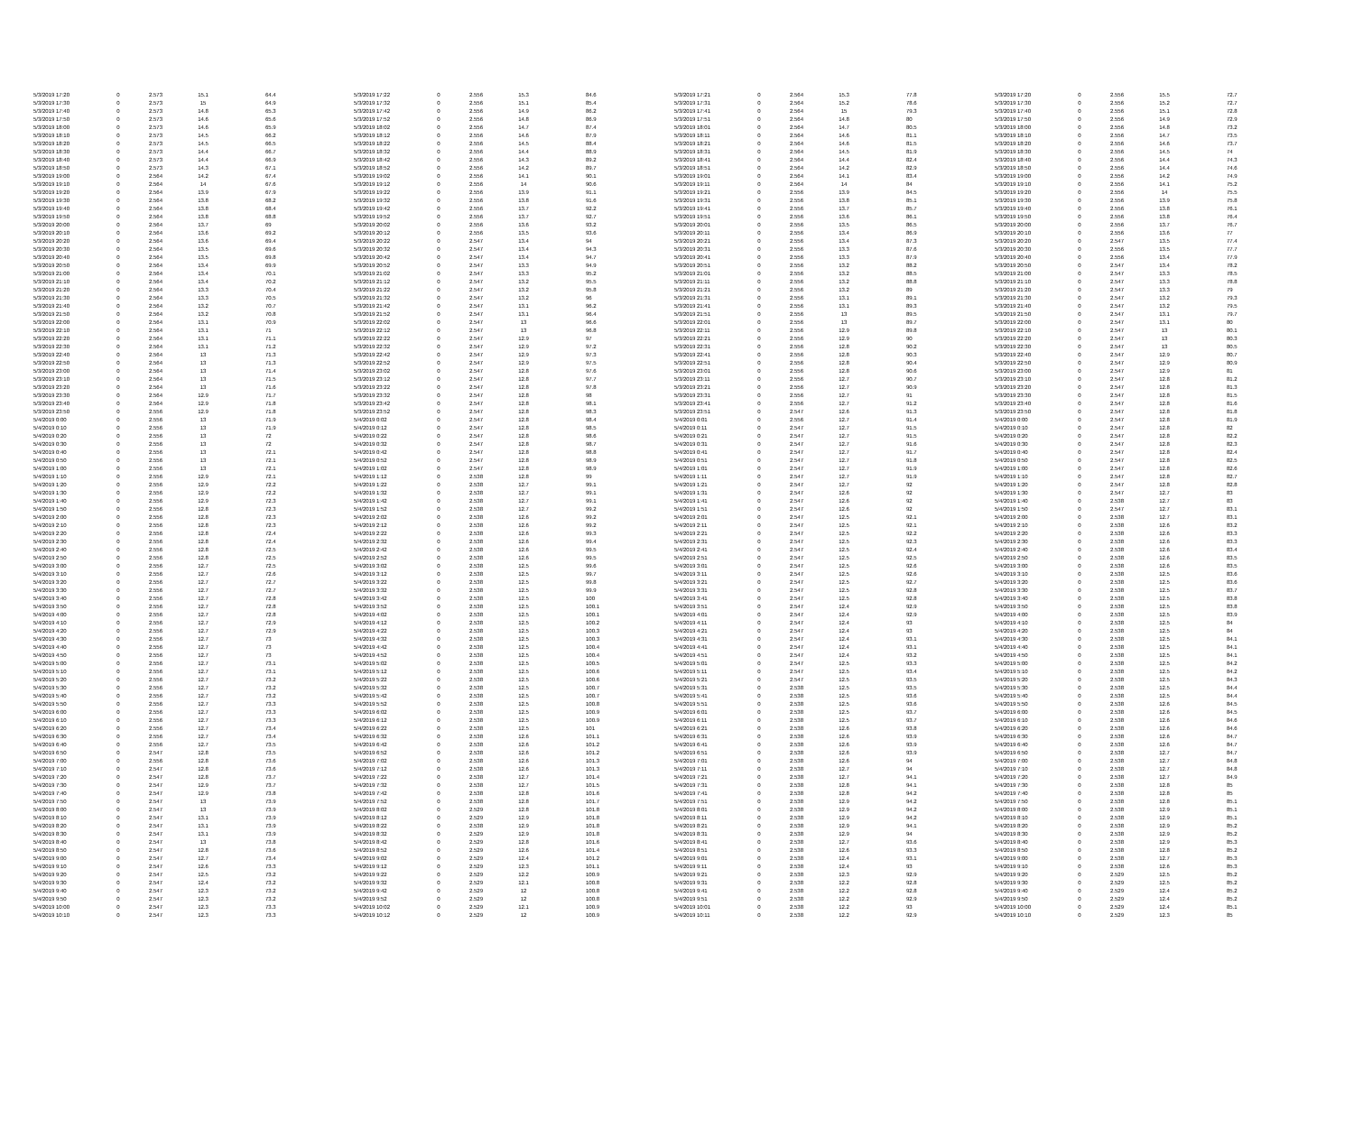| 5/3/2019 17:20 | 0 | 2.573 | 15.1 | 64.4 | 5/3/2019 17:22 | 0 | 2.556 | 15.3 | 84.6 | 5/3/2019 17:21 | 0 | 2.564 | 15.3 | 77.8 | 5/3/2019 17:20 | 0 | 2.556 | 15.5 | 72.7 |
| 5/3/2019 17:30 | 0 | 2.573 | 15 | 64.9 | 5/3/2019 17:32 | 0 | 2.556 | 15.1 | 85.4 | 5/3/2019 17:31 | 0 | 2.564 | 15.2 | 78.6 | 5/3/2019 17:30 | 0 | 2.556 | 15.2 | 72.7 |
| 5/3/2019 17:40 | 0 | 2.573 | 14.8 | 65.3 | 5/3/2019 17:42 | 0 | 2.556 | 14.9 | 86.2 | 5/3/2019 17:41 | 0 | 2.564 | 15 | 79.3 | 5/3/2019 17:40 | 0 | 2.556 | 15.1 | 72.8 |
| 5/3/2019 17:50 | 0 | 2.573 | 14.6 | 65.6 | 5/3/2019 17:52 | 0 | 2.556 | 14.8 | 86.9 | 5/3/2019 17:51 | 0 | 2.564 | 14.8 | 80 | 5/3/2019 17:50 | 0 | 2.556 | 14.9 | 72.9 |
| 5/3/2019 18:00 | 0 | 2.573 | 14.6 | 65.9 | 5/3/2019 18:02 | 0 | 2.556 | 14.7 | 87.4 | 5/3/2019 18:01 | 0 | 2.564 | 14.7 | 80.5 | 5/3/2019 18:00 | 0 | 2.556 | 14.8 | 73.2 |
| 5/3/2019 18:10 | 0 | 2.573 | 14.5 | 66.2 | 5/3/2019 18:12 | 0 | 2.556 | 14.6 | 87.9 | 5/3/2019 18:11 | 0 | 2.564 | 14.6 | 81.1 | 5/3/2019 18:10 | 0 | 2.556 | 14.7 | 73.5 |
| 5/3/2019 18:20 | 0 | 2.573 | 14.5 | 66.5 | 5/3/2019 18:22 | 0 | 2.556 | 14.5 | 88.4 | 5/3/2019 18:21 | 0 | 2.564 | 14.6 | 81.5 | 5/3/2019 18:20 | 0 | 2.556 | 14.6 | 73.7 |
| 5/3/2019 18:30 | 0 | 2.573 | 14.4 | 66.7 | 5/3/2019 18:32 | 0 | 2.556 | 14.4 | 88.9 | 5/3/2019 18:31 | 0 | 2.564 | 14.5 | 81.9 | 5/3/2019 18:30 | 0 | 2.556 | 14.5 | 74 |
| 5/3/2019 18:40 | 0 | 2.573 | 14.4 | 66.9 | 5/3/2019 18:42 | 0 | 2.556 | 14.3 | 89.2 | 5/3/2019 18:41 | 0 | 2.564 | 14.4 | 82.4 | 5/3/2019 18:40 | 0 | 2.556 | 14.4 | 74.3 |
| 5/3/2019 18:50 | 0 | 2.573 | 14.3 | 67.1 | 5/3/2019 18:52 | 0 | 2.556 | 14.2 | 89.7 | 5/3/2019 18:51 | 0 | 2.564 | 14.2 | 82.9 | 5/3/2019 18:50 | 0 | 2.556 | 14.4 | 74.6 |
| 5/3/2019 19:00 | 0 | 2.564 | 14.2 | 67.4 | 5/3/2019 19:02 | 0 | 2.556 | 14.1 | 90.1 | 5/3/2019 19:01 | 0 | 2.564 | 14.1 | 83.4 | 5/3/2019 19:00 | 0 | 2.556 | 14.2 | 74.9 |
| 5/3/2019 19:10 | 0 | 2.564 | 14 | 67.6 | 5/3/2019 19:12 | 0 | 2.556 | 14 | 90.6 | 5/3/2019 19:11 | 0 | 2.564 | 14 | 84 | 5/3/2019 19:10 | 0 | 2.556 | 14.1 | 75.2 |
| 5/3/2019 19:20 | 0 | 2.564 | 13.9 | 67.9 | 5/3/2019 19:22 | 0 | 2.556 | 13.9 | 91.1 | 5/3/2019 19:21 | 0 | 2.556 | 13.9 | 84.5 | 5/3/2019 19:20 | 0 | 2.556 | 14 | 75.5 |
| 5/3/2019 19:30 | 0 | 2.564 | 13.8 | 68.2 | 5/3/2019 19:32 | 0 | 2.556 | 13.8 | 91.6 | 5/3/2019 19:31 | 0 | 2.556 | 13.8 | 85.1 | 5/3/2019 19:30 | 0 | 2.556 | 13.9 | 75.8 |
| 5/3/2019 19:40 | 0 | 2.564 | 13.8 | 68.4 | 5/3/2019 19:42 | 0 | 2.556 | 13.7 | 92.2 | 5/3/2019 19:41 | 0 | 2.556 | 13.7 | 85.7 | 5/3/2019 19:40 | 0 | 2.556 | 13.8 | 76.1 |
| 5/3/2019 19:50 | 0 | 2.564 | 13.8 | 68.8 | 5/3/2019 19:52 | 0 | 2.556 | 13.7 | 92.7 | 5/3/2019 19:51 | 0 | 2.556 | 13.6 | 86.1 | 5/3/2019 19:50 | 0 | 2.556 | 13.8 | 76.4 |
| 5/3/2019 20:00 | 0 | 2.564 | 13.7 | 69 | 5/3/2019 20:02 | 0 | 2.556 | 13.6 | 93.2 | 5/3/2019 20:01 | 0 | 2.556 | 13.5 | 86.5 | 5/3/2019 20:00 | 0 | 2.556 | 13.7 | 76.7 |
| 5/3/2019 20:10 | 0 | 2.564 | 13.6 | 69.2 | 5/3/2019 20:12 | 0 | 2.556 | 13.5 | 93.6 | 5/3/2019 20:11 | 0 | 2.556 | 13.4 | 86.9 | 5/3/2019 20:10 | 0 | 2.556 | 13.6 | 77 |
| 5/3/2019 20:20 | 0 | 2.564 | 13.6 | 69.4 | 5/3/2019 20:22 | 0 | 2.547 | 13.4 | 94 | 5/3/2019 20:21 | 0 | 2.556 | 13.4 | 87.3 | 5/3/2019 20:20 | 0 | 2.547 | 13.5 | 77.4 |
| 5/3/2019 20:30 | 0 | 2.564 | 13.5 | 69.6 | 5/3/2019 20:32 | 0 | 2.547 | 13.4 | 94.3 | 5/3/2019 20:31 | 0 | 2.556 | 13.3 | 87.6 | 5/3/2019 20:30 | 0 | 2.556 | 13.5 | 77.7 |
| 5/3/2019 20:40 | 0 | 2.564 | 13.5 | 69.8 | 5/3/2019 20:42 | 0 | 2.547 | 13.4 | 94.7 | 5/3/2019 20:41 | 0 | 2.556 | 13.3 | 87.9 | 5/3/2019 20:40 | 0 | 2.556 | 13.4 | 77.9 |
| 5/3/2019 20:50 | 0 | 2.564 | 13.4 | 69.9 | 5/3/2019 20:52 | 0 | 2.547 | 13.3 | 94.9 | 5/3/2019 20:51 | 0 | 2.556 | 13.2 | 88.2 | 5/3/2019 20:50 | 0 | 2.547 | 13.4 | 78.2 |
| 5/3/2019 21:00 | 0 | 2.564 | 13.4 | 70.1 | 5/3/2019 21:02 | 0 | 2.547 | 13.3 | 95.2 | 5/3/2019 21:01 | 0 | 2.556 | 13.2 | 88.5 | 5/3/2019 21:00 | 0 | 2.547 | 13.3 | 78.5 |
| 5/3/2019 21:10 | 0 | 2.564 | 13.4 | 70.2 | 5/3/2019 21:12 | 0 | 2.547 | 13.2 | 95.5 | 5/3/2019 21:11 | 0 | 2.556 | 13.2 | 88.8 | 5/3/2019 21:10 | 0 | 2.547 | 13.3 | 78.8 |
| 5/3/2019 21:20 | 0 | 2.564 | 13.3 | 70.4 | 5/3/2019 21:22 | 0 | 2.547 | 13.2 | 95.8 | 5/3/2019 21:21 | 0 | 2.556 | 13.2 | 89 | 5/3/2019 21:20 | 0 | 2.547 | 13.3 | 79 |
| 5/3/2019 21:30 | 0 | 2.564 | 13.3 | 70.5 | 5/3/2019 21:32 | 0 | 2.547 | 13.2 | 96 | 5/3/2019 21:31 | 0 | 2.556 | 13.1 | 89.1 | 5/3/2019 21:30 | 0 | 2.547 | 13.2 | 79.3 |
| 5/3/2019 21:40 | 0 | 2.564 | 13.2 | 70.7 | 5/3/2019 21:42 | 0 | 2.547 | 13.1 | 96.2 | 5/3/2019 21:41 | 0 | 2.556 | 13.1 | 89.3 | 5/3/2019 21:40 | 0 | 2.547 | 13.2 | 79.5 |
| 5/3/2019 21:50 | 0 | 2.564 | 13.2 | 70.8 | 5/3/2019 21:52 | 0 | 2.547 | 13.1 | 96.4 | 5/3/2019 21:51 | 0 | 2.556 | 13 | 89.5 | 5/3/2019 21:50 | 0 | 2.547 | 13.1 | 79.7 |
| 5/3/2019 22:00 | 0 | 2.564 | 13.1 | 70.9 | 5/3/2019 22:02 | 0 | 2.547 | 13 | 96.6 | 5/3/2019 22:01 | 0 | 2.556 | 13 | 89.7 | 5/3/2019 22:00 | 0 | 2.547 | 13.1 | 80 |
| 5/3/2019 22:10 | 0 | 2.564 | 13.1 | 71 | 5/3/2019 22:12 | 0 | 2.547 | 13 | 96.8 | 5/3/2019 22:11 | 0 | 2.556 | 12.9 | 89.8 | 5/3/2019 22:10 | 0 | 2.547 | 13 | 80.1 |
| 5/3/2019 22:20 | 0 | 2.564 | 13.1 | 71.1 | 5/3/2019 22:22 | 0 | 2.547 | 12.9 | 97 | 5/3/2019 22:21 | 0 | 2.556 | 12.9 | 90 | 5/3/2019 22:20 | 0 | 2.547 | 13 | 80.3 |
| 5/3/2019 22:30 | 0 | 2.564 | 13.1 | 71.2 | 5/3/2019 22:32 | 0 | 2.547 | 12.9 | 97.2 | 5/3/2019 22:31 | 0 | 2.556 | 12.8 | 90.2 | 5/3/2019 22:30 | 0 | 2.547 | 13 | 80.5 |
| 5/3/2019 22:40 | 0 | 2.564 | 13 | 71.3 | 5/3/2019 22:42 | 0 | 2.547 | 12.9 | 97.3 | 5/3/2019 22:41 | 0 | 2.556 | 12.8 | 90.3 | 5/3/2019 22:40 | 0 | 2.547 | 12.9 | 80.7 |
| 5/3/2019 22:50 | 0 | 2.564 | 13 | 71.3 | 5/3/2019 22:52 | 0 | 2.547 | 12.9 | 97.5 | 5/3/2019 22:51 | 0 | 2.556 | 12.8 | 90.4 | 5/3/2019 22:50 | 0 | 2.547 | 12.9 | 80.9 |
| 5/3/2019 23:00 | 0 | 2.564 | 13 | 71.4 | 5/3/2019 23:02 | 0 | 2.547 | 12.8 | 97.6 | 5/3/2019 23:01 | 0 | 2.556 | 12.8 | 90.6 | 5/3/2019 23:00 | 0 | 2.547 | 12.9 | 81 |
| 5/3/2019 23:10 | 0 | 2.564 | 13 | 71.5 | 5/3/2019 23:12 | 0 | 2.547 | 12.8 | 97.7 | 5/3/2019 23:11 | 0 | 2.556 | 12.7 | 90.7 | 5/3/2019 23:10 | 0 | 2.547 | 12.8 | 81.2 |
| 5/3/2019 23:20 | 0 | 2.564 | 13 | 71.6 | 5/3/2019 23:22 | 0 | 2.547 | 12.8 | 97.8 | 5/3/2019 23:21 | 0 | 2.556 | 12.7 | 90.9 | 5/3/2019 23:20 | 0 | 2.547 | 12.8 | 81.3 |
| 5/3/2019 23:30 | 0 | 2.564 | 12.9 | 71.7 | 5/3/2019 23:32 | 0 | 2.547 | 12.8 | 98 | 5/3/2019 23:31 | 0 | 2.556 | 12.7 | 91 | 5/3/2019 23:30 | 0 | 2.547 | 12.8 | 81.5 |
| 5/3/2019 23:40 | 0 | 2.564 | 12.9 | 71.8 | 5/3/2019 23:42 | 0 | 2.547 | 12.8 | 98.1 | 5/3/2019 23:41 | 0 | 2.556 | 12.7 | 91.2 | 5/3/2019 23:40 | 0 | 2.547 | 12.8 | 81.6 |
| 5/3/2019 23:50 | 0 | 2.556 | 12.9 | 71.8 | 5/3/2019 23:52 | 0 | 2.547 | 12.8 | 98.3 | 5/3/2019 23:51 | 0 | 2.547 | 12.6 | 91.3 | 5/3/2019 23:50 | 0 | 2.547 | 12.8 | 81.8 |
| 5/4/2019 0:00 | 0 | 2.556 | 13 | 71.9 | 5/4/2019 0:02 | 0 | 2.547 | 12.8 | 98.4 | 5/4/2019 0:01 | 0 | 2.556 | 12.7 | 91.4 | 5/4/2019 0:00 | 0 | 2.547 | 12.8 | 81.9 |
| 5/4/2019 0:10 | 0 | 2.556 | 13 | 71.9 | 5/4/2019 0:12 | 0 | 2.547 | 12.8 | 98.5 | 5/4/2019 0:11 | 0 | 2.547 | 12.7 | 91.5 | 5/4/2019 0:10 | 0 | 2.547 | 12.8 | 82 |
| 5/4/2019 0:20 | 0 | 2.556 | 13 | 72 | 5/4/2019 0:22 | 0 | 2.547 | 12.8 | 98.6 | 5/4/2019 0:21 | 0 | 2.547 | 12.7 | 91.5 | 5/4/2019 0:20 | 0 | 2.547 | 12.8 | 82.2 |
| 5/4/2019 0:30 | 0 | 2.556 | 13 | 72 | 5/4/2019 0:32 | 0 | 2.547 | 12.8 | 98.7 | 5/4/2019 0:31 | 0 | 2.547 | 12.7 | 91.6 | 5/4/2019 0:30 | 0 | 2.547 | 12.8 | 82.3 |
| 5/4/2019 0:40 | 0 | 2.556 | 13 | 72.1 | 5/4/2019 0:42 | 0 | 2.547 | 12.8 | 98.8 | 5/4/2019 0:41 | 0 | 2.547 | 12.7 | 91.7 | 5/4/2019 0:40 | 0 | 2.547 | 12.8 | 82.4 |
| 5/4/2019 0:50 | 0 | 2.556 | 13 | 72.1 | 5/4/2019 0:52 | 0 | 2.547 | 12.8 | 98.9 | 5/4/2019 0:51 | 0 | 2.547 | 12.7 | 91.8 | 5/4/2019 0:50 | 0 | 2.547 | 12.8 | 82.5 |
| 5/4/2019 1:00 | 0 | 2.556 | 13 | 72.1 | 5/4/2019 1:02 | 0 | 2.547 | 12.8 | 98.9 | 5/4/2019 1:01 | 0 | 2.547 | 12.7 | 91.9 | 5/4/2019 1:00 | 0 | 2.547 | 12.8 | 82.6 |
| 5/4/2019 1:10 | 0 | 2.556 | 12.9 | 72.1 | 5/4/2019 1:12 | 0 | 2.538 | 12.8 | 99 | 5/4/2019 1:11 | 0 | 2.547 | 12.7 | 91.9 | 5/4/2019 1:10 | 0 | 2.547 | 12.8 | 82.7 |
| 5/4/2019 1:20 | 0 | 2.556 | 12.9 | 72.2 | 5/4/2019 1:22 | 0 | 2.538 | 12.7 | 99.1 | 5/4/2019 1:21 | 0 | 2.547 | 12.7 | 92 | 5/4/2019 1:20 | 0 | 2.547 | 12.8 | 82.8 |
| 5/4/2019 1:30 | 0 | 2.556 | 12.9 | 72.2 | 5/4/2019 1:32 | 0 | 2.538 | 12.7 | 99.1 | 5/4/2019 1:31 | 0 | 2.547 | 12.6 | 92 | 5/4/2019 1:30 | 0 | 2.547 | 12.7 | 83 |
| 5/4/2019 1:40 | 0 | 2.556 | 12.9 | 72.3 | 5/4/2019 1:42 | 0 | 2.538 | 12.7 | 99.1 | 5/4/2019 1:41 | 0 | 2.547 | 12.6 | 92 | 5/4/2019 1:40 | 0 | 2.538 | 12.7 | 83 |
| 5/4/2019 1:50 | 0 | 2.556 | 12.8 | 72.3 | 5/4/2019 1:52 | 0 | 2.538 | 12.7 | 99.2 | 5/4/2019 1:51 | 0 | 2.547 | 12.6 | 92 | 5/4/2019 1:50 | 0 | 2.547 | 12.7 | 83.1 |
| 5/4/2019 2:00 | 0 | 2.556 | 12.8 | 72.3 | 5/4/2019 2:02 | 0 | 2.538 | 12.6 | 99.2 | 5/4/2019 2:01 | 0 | 2.547 | 12.5 | 92.1 | 5/4/2019 2:00 | 0 | 2.538 | 12.7 | 83.1 |
| 5/4/2019 2:10 | 0 | 2.556 | 12.8 | 72.3 | 5/4/2019 2:12 | 0 | 2.538 | 12.6 | 99.2 | 5/4/2019 2:11 | 0 | 2.547 | 12.5 | 92.1 | 5/4/2019 2:10 | 0 | 2.538 | 12.6 | 83.2 |
| 5/4/2019 2:20 | 0 | 2.556 | 12.8 | 72.4 | 5/4/2019 2:22 | 0 | 2.538 | 12.6 | 99.3 | 5/4/2019 2:21 | 0 | 2.547 | 12.5 | 92.2 | 5/4/2019 2:20 | 0 | 2.538 | 12.6 | 83.3 |
| 5/4/2019 2:30 | 0 | 2.556 | 12.8 | 72.4 | 5/4/2019 2:32 | 0 | 2.538 | 12.6 | 99.4 | 5/4/2019 2:31 | 0 | 2.547 | 12.5 | 92.3 | 5/4/2019 2:30 | 0 | 2.538 | 12.6 | 83.3 |
| 5/4/2019 2:40 | 0 | 2.556 | 12.8 | 72.5 | 5/4/2019 2:42 | 0 | 2.538 | 12.6 | 99.5 | 5/4/2019 2:41 | 0 | 2.547 | 12.5 | 92.4 | 5/4/2019 2:40 | 0 | 2.538 | 12.6 | 83.4 |
| 5/4/2019 2:50 | 0 | 2.556 | 12.8 | 72.5 | 5/4/2019 2:52 | 0 | 2.538 | 12.6 | 99.5 | 5/4/2019 2:51 | 0 | 2.547 | 12.5 | 92.5 | 5/4/2019 2:50 | 0 | 2.538 | 12.6 | 83.5 |
| 5/4/2019 3:00 | 0 | 2.556 | 12.7 | 72.5 | 5/4/2019 3:02 | 0 | 2.538 | 12.5 | 99.6 | 5/4/2019 3:01 | 0 | 2.547 | 12.5 | 92.6 | 5/4/2019 3:00 | 0 | 2.538 | 12.6 | 83.5 |
| 5/4/2019 3:10 | 0 | 2.556 | 12.7 | 72.6 | 5/4/2019 3:12 | 0 | 2.538 | 12.5 | 99.7 | 5/4/2019 3:11 | 0 | 2.547 | 12.5 | 92.6 | 5/4/2019 3:10 | 0 | 2.538 | 12.5 | 83.6 |
| 5/4/2019 3:20 | 0 | 2.556 | 12.7 | 72.7 | 5/4/2019 3:22 | 0 | 2.538 | 12.5 | 99.8 | 5/4/2019 3:21 | 0 | 2.547 | 12.5 | 92.7 | 5/4/2019 3:20 | 0 | 2.538 | 12.5 | 83.6 |
| 5/4/2019 3:30 | 0 | 2.556 | 12.7 | 72.7 | 5/4/2019 3:32 | 0 | 2.538 | 12.5 | 99.9 | 5/4/2019 3:31 | 0 | 2.547 | 12.5 | 92.8 | 5/4/2019 3:30 | 0 | 2.538 | 12.5 | 83.7 |
| 5/4/2019 3:40 | 0 | 2.556 | 12.7 | 72.8 | 5/4/2019 3:42 | 0 | 2.538 | 12.5 | 100 | 5/4/2019 3:41 | 0 | 2.547 | 12.5 | 92.8 | 5/4/2019 3:40 | 0 | 2.538 | 12.5 | 83.8 |
| 5/4/2019 3:50 | 0 | 2.556 | 12.7 | 72.8 | 5/4/2019 3:52 | 0 | 2.538 | 12.5 | 100.1 | 5/4/2019 3:51 | 0 | 2.547 | 12.4 | 92.9 | 5/4/2019 3:50 | 0 | 2.538 | 12.5 | 83.8 |
| 5/4/2019 4:00 | 0 | 2.556 | 12.7 | 72.8 | 5/4/2019 4:02 | 0 | 2.538 | 12.5 | 100.1 | 5/4/2019 4:01 | 0 | 2.547 | 12.4 | 92.9 | 5/4/2019 4:00 | 0 | 2.538 | 12.5 | 83.9 |
| 5/4/2019 4:10 | 0 | 2.556 | 12.7 | 72.9 | 5/4/2019 4:12 | 0 | 2.538 | 12.5 | 100.2 | 5/4/2019 4:11 | 0 | 2.547 | 12.4 | 93 | 5/4/2019 4:10 | 0 | 2.538 | 12.5 | 84 |
| 5/4/2019 4:20 | 0 | 2.556 | 12.7 | 72.9 | 5/4/2019 4:22 | 0 | 2.538 | 12.5 | 100.3 | 5/4/2019 4:21 | 0 | 2.547 | 12.4 | 93 | 5/4/2019 4:20 | 0 | 2.538 | 12.5 | 84 |
| 5/4/2019 4:30 | 0 | 2.556 | 12.7 | 73 | 5/4/2019 4:32 | 0 | 2.538 | 12.5 | 100.3 | 5/4/2019 4:31 | 0 | 2.547 | 12.4 | 93.1 | 5/4/2019 4:30 | 0 | 2.538 | 12.5 | 84.1 |
| 5/4/2019 4:40 | 0 | 2.556 | 12.7 | 73 | 5/4/2019 4:42 | 0 | 2.538 | 12.5 | 100.4 | 5/4/2019 4:41 | 0 | 2.547 | 12.4 | 93.1 | 5/4/2019 4:40 | 0 | 2.538 | 12.5 | 84.1 |
| 5/4/2019 4:50 | 0 | 2.556 | 12.7 | 73 | 5/4/2019 4:52 | 0 | 2.538 | 12.5 | 100.4 | 5/4/2019 4:51 | 0 | 2.547 | 12.4 | 93.2 | 5/4/2019 4:50 | 0 | 2.538 | 12.5 | 84.1 |
| 5/4/2019 5:00 | 0 | 2.556 | 12.7 | 73.1 | 5/4/2019 5:02 | 0 | 2.538 | 12.5 | 100.5 | 5/4/2019 5:01 | 0 | 2.547 | 12.5 | 93.3 | 5/4/2019 5:00 | 0 | 2.538 | 12.5 | 84.2 |
| 5/4/2019 5:10 | 0 | 2.556 | 12.7 | 73.1 | 5/4/2019 5:12 | 0 | 2.538 | 12.5 | 100.6 | 5/4/2019 5:11 | 0 | 2.547 | 12.5 | 93.4 | 5/4/2019 5:10 | 0 | 2.538 | 12.5 | 84.2 |
| 5/4/2019 5:20 | 0 | 2.556 | 12.7 | 73.2 | 5/4/2019 5:22 | 0 | 2.538 | 12.5 | 100.6 | 5/4/2019 5:21 | 0 | 2.547 | 12.5 | 93.5 | 5/4/2019 5:20 | 0 | 2.538 | 12.5 | 84.3 |
| 5/4/2019 5:30 | 0 | 2.556 | 12.7 | 73.2 | 5/4/2019 5:32 | 0 | 2.538 | 12.5 | 100.7 | 5/4/2019 5:31 | 0 | 2.538 | 12.5 | 93.5 | 5/4/2019 5:30 | 0 | 2.538 | 12.5 | 84.4 |
| 5/4/2019 5:40 | 0 | 2.556 | 12.7 | 73.2 | 5/4/2019 5:42 | 0 | 2.538 | 12.5 | 100.7 | 5/4/2019 5:41 | 0 | 2.538 | 12.5 | 93.6 | 5/4/2019 5:40 | 0 | 2.538 | 12.5 | 84.4 |
| 5/4/2019 5:50 | 0 | 2.556 | 12.7 | 73.3 | 5/4/2019 5:52 | 0 | 2.538 | 12.5 | 100.8 | 5/4/2019 5:51 | 0 | 2.538 | 12.5 | 93.6 | 5/4/2019 5:50 | 0 | 2.538 | 12.6 | 84.5 |
| 5/4/2019 6:00 | 0 | 2.556 | 12.7 | 73.3 | 5/4/2019 6:02 | 0 | 2.538 | 12.5 | 100.9 | 5/4/2019 6:01 | 0 | 2.538 | 12.5 | 93.7 | 5/4/2019 6:00 | 0 | 2.538 | 12.6 | 84.5 |
| 5/4/2019 6:10 | 0 | 2.556 | 12.7 | 73.3 | 5/4/2019 6:12 | 0 | 2.538 | 12.5 | 100.9 | 5/4/2019 6:11 | 0 | 2.538 | 12.5 | 93.7 | 5/4/2019 6:10 | 0 | 2.538 | 12.6 | 84.6 |
| 5/4/2019 6:20 | 0 | 2.556 | 12.7 | 73.4 | 5/4/2019 6:22 | 0 | 2.538 | 12.5 | 101 | 5/4/2019 6:21 | 0 | 2.538 | 12.6 | 93.8 | 5/4/2019 6:20 | 0 | 2.538 | 12.6 | 84.6 |
| 5/4/2019 6:30 | 0 | 2.556 | 12.7 | 73.4 | 5/4/2019 6:32 | 0 | 2.538 | 12.6 | 101.1 | 5/4/2019 6:31 | 0 | 2.538 | 12.6 | 93.9 | 5/4/2019 6:30 | 0 | 2.538 | 12.6 | 84.7 |
| 5/4/2019 6:40 | 0 | 2.556 | 12.7 | 73.5 | 5/4/2019 6:42 | 0 | 2.538 | 12.6 | 101.2 | 5/4/2019 6:41 | 0 | 2.538 | 12.6 | 93.9 | 5/4/2019 6:40 | 0 | 2.538 | 12.6 | 84.7 |
| 5/4/2019 6:50 | 0 | 2.547 | 12.8 | 73.5 | 5/4/2019 6:52 | 0 | 2.538 | 12.6 | 101.2 | 5/4/2019 6:51 | 0 | 2.538 | 12.6 | 93.9 | 5/4/2019 6:50 | 0 | 2.538 | 12.7 | 84.7 |
| 5/4/2019 7:00 | 0 | 2.556 | 12.8 | 73.6 | 5/4/2019 7:02 | 0 | 2.538 | 12.6 | 101.3 | 5/4/2019 7:01 | 0 | 2.538 | 12.6 | 94 | 5/4/2019 7:00 | 0 | 2.538 | 12.7 | 84.8 |
| 5/4/2019 7:10 | 0 | 2.547 | 12.8 | 73.6 | 5/4/2019 7:12 | 0 | 2.538 | 12.6 | 101.3 | 5/4/2019 7:11 | 0 | 2.538 | 12.7 | 94 | 5/4/2019 7:10 | 0 | 2.538 | 12.7 | 84.8 |
| 5/4/2019 7:20 | 0 | 2.547 | 12.8 | 73.7 | 5/4/2019 7:22 | 0 | 2.538 | 12.7 | 101.4 | 5/4/2019 7:21 | 0 | 2.538 | 12.7 | 94.1 | 5/4/2019 7:20 | 0 | 2.538 | 12.7 | 84.9 |
| 5/4/2019 7:30 | 0 | 2.547 | 12.9 | 73.7 | 5/4/2019 7:32 | 0 | 2.538 | 12.7 | 101.5 | 5/4/2019 7:31 | 0 | 2.538 | 12.8 | 94.1 | 5/4/2019 7:30 | 0 | 2.538 | 12.8 | 85 |
| 5/4/2019 7:40 | 0 | 2.547 | 12.9 | 73.8 | 5/4/2019 7:42 | 0 | 2.538 | 12.8 | 101.6 | 5/4/2019 7:41 | 0 | 2.538 | 12.8 | 94.2 | 5/4/2019 7:40 | 0 | 2.538 | 12.8 | 85 |
| 5/4/2019 7:50 | 0 | 2.547 | 13 | 73.9 | 5/4/2019 7:52 | 0 | 2.538 | 12.8 | 101.7 | 5/4/2019 7:51 | 0 | 2.538 | 12.9 | 94.2 | 5/4/2019 7:50 | 0 | 2.538 | 12.8 | 85.1 |
| 5/4/2019 8:00 | 0 | 2.547 | 13 | 73.9 | 5/4/2019 8:02 | 0 | 2.529 | 12.8 | 101.8 | 5/4/2019 8:01 | 0 | 2.538 | 12.9 | 94.2 | 5/4/2019 8:00 | 0 | 2.538 | 12.9 | 85.1 |
| 5/4/2019 8:10 | 0 | 2.547 | 13.1 | 73.9 | 5/4/2019 8:12 | 0 | 2.529 | 12.9 | 101.8 | 5/4/2019 8:11 | 0 | 2.538 | 12.9 | 94.2 | 5/4/2019 8:10 | 0 | 2.538 | 12.9 | 85.1 |
| 5/4/2019 8:20 | 0 | 2.547 | 13.1 | 73.9 | 5/4/2019 8:22 | 0 | 2.538 | 12.9 | 101.8 | 5/4/2019 8:21 | 0 | 2.538 | 12.9 | 94.1 | 5/4/2019 8:20 | 0 | 2.538 | 12.9 | 85.2 |
| 5/4/2019 8:30 | 0 | 2.547 | 13.1 | 73.9 | 5/4/2019 8:32 | 0 | 2.529 | 12.9 | 101.8 | 5/4/2019 8:31 | 0 | 2.538 | 12.9 | 94 | 5/4/2019 8:30 | 0 | 2.538 | 12.9 | 85.2 |
| 5/4/2019 8:40 | 0 | 2.547 | 13 | 73.8 | 5/4/2019 8:42 | 0 | 2.529 | 12.8 | 101.6 | 5/4/2019 8:41 | 0 | 2.538 | 12.7 | 93.6 | 5/4/2019 8:40 | 0 | 2.538 | 12.9 | 85.3 |
| 5/4/2019 8:50 | 0 | 2.547 | 12.8 | 73.6 | 5/4/2019 8:52 | 0 | 2.529 | 12.6 | 101.4 | 5/4/2019 8:51 | 0 | 2.538 | 12.6 | 93.3 | 5/4/2019 8:50 | 0 | 2.538 | 12.8 | 85.2 |
| 5/4/2019 9:00 | 0 | 2.547 | 12.7 | 73.4 | 5/4/2019 9:02 | 0 | 2.529 | 12.4 | 101.2 | 5/4/2019 9:01 | 0 | 2.538 | 12.4 | 93.1 | 5/4/2019 9:00 | 0 | 2.538 | 12.7 | 85.3 |
| 5/4/2019 9:10 | 0 | 2.547 | 12.6 | 73.3 | 5/4/2019 9:12 | 0 | 2.529 | 12.3 | 101.1 | 5/4/2019 9:11 | 0 | 2.538 | 12.4 | 93 | 5/4/2019 9:10 | 0 | 2.538 | 12.6 | 85.3 |
| 5/4/2019 9:20 | 0 | 2.547 | 12.5 | 73.2 | 5/4/2019 9:22 | 0 | 2.529 | 12.2 | 100.9 | 5/4/2019 9:21 | 0 | 2.538 | 12.3 | 92.9 | 5/4/2019 9:20 | 0 | 2.529 | 12.5 | 85.2 |
| 5/4/2019 9:30 | 0 | 2.547 | 12.4 | 73.2 | 5/4/2019 9:32 | 0 | 2.529 | 12.1 | 100.8 | 5/4/2019 9:31 | 0 | 2.538 | 12.2 | 92.8 | 5/4/2019 9:30 | 0 | 2.529 | 12.5 | 85.2 |
| 5/4/2019 9:40 | 0 | 2.547 | 12.3 | 73.2 | 5/4/2019 9:42 | 0 | 2.529 | 12 | 100.8 | 5/4/2019 9:41 | 0 | 2.538 | 12.2 | 92.8 | 5/4/2019 9:40 | 0 | 2.529 | 12.4 | 85.2 |
| 5/4/2019 9:50 | 0 | 2.547 | 12.3 | 73.2 | 5/4/2019 9:52 | 0 | 2.529 | 12 | 100.8 | 5/4/2019 9:51 | 0 | 2.538 | 12.2 | 92.9 | 5/4/2019 9:50 | 0 | 2.529 | 12.4 | 85.2 |
| 5/4/2019 10:00 | 0 | 2.547 | 12.3 | 73.3 | 5/4/2019 10:02 | 0 | 2.529 | 12.1 | 100.9 | 5/4/2019 10:01 | 0 | 2.538 | 12.2 | 93 | 5/4/2019 10:00 | 0 | 2.529 | 12.4 | 85.1 |
| 5/4/2019 10:10 | 0 | 2.547 | 12.3 | 73.3 | 5/4/2019 10:12 | 0 | 2.529 | 12 | 100.9 | 5/4/2019 10:11 | 0 | 2.538 | 12.2 | 92.9 | 5/4/2019 10:10 | 0 | 2.529 | 12.3 | 85 |